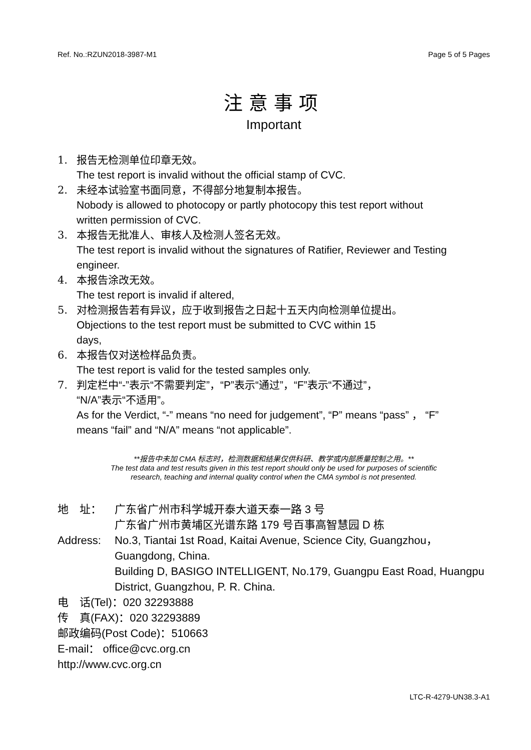Ref. No.:RZUN2018-3987-M1 Page 5 of 5 Pages
注意事项
Important
1. 报告无检测单位印章无效。
The test report is invalid without the official stamp of CVC.
2. 未经本试验室书面同意，不得部分地复制本报告。
Nobody is allowed to photocopy or partly photocopy this test report without written permission of CVC.
3. 本报告无批准人、审核人及检测人签名无效。
The test report is invalid without the signatures of Ratifier, Reviewer and Testing engineer.
4. 本报告涂改无效。
The test report is invalid if altered,
5. 对检测报告若有异议，应于收到报告之日起十五天内向检测单位提出。
Objections to the test report must be submitted to CVC within 15
days,
6. 本报告仅对送检样品负责。
The test report is valid for the tested samples only.
7. 判定栏中“-”表示“不需要判定”，“P”表示“通过”，“F”表示“不通过”，
“N/A”表示“不适用”。
As for the Verdict, “-” means “no need for judgement”, “P” means “pass” ， “F” means “fail” and “N/A” means “not applicable”.
**报告中未加 CMA 标志时，检测数据和结果仅供科研、教学或内部质量控制之用。**
The test data and test results given in this test report should only be used for purposes of scientific
research, teaching and internal quality control when the CMA symbol is not presented.
地　址： 广东省广州市科学城开泰大道天泰一路 3 号
广东省广州市黄埔区光谱东路 179 号百事高智慧园 D 栋
Address: No.3, Tiantai 1st Road, Kaitai Avenue, Science City, Guangzhou，Guangdong, China.
Building D, BASIGO INTELLIGENT, No.179, Guangpu East Road, Huangpu District, Guangzhou, P. R. China.
电　话(Tel)：020 32293888
传　真(FAX)：020 32293889
邮政编码(Post Code)：510663
E-mail： office@cvc.org.cn
http://www.cvc.org.cn
LTC-R-4279-UN38.3-A1